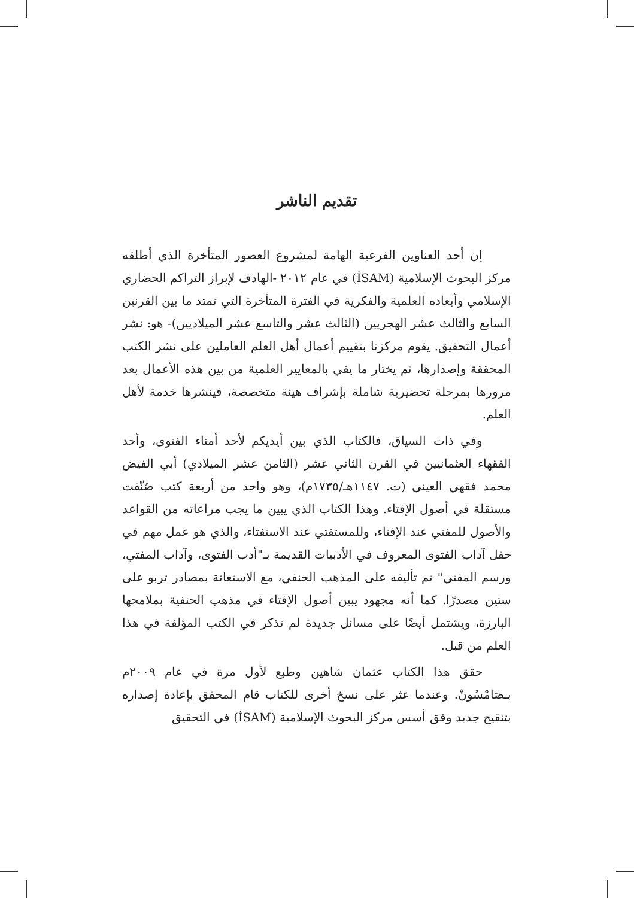تقديم الناشر
إن أحد العناوين الفرعية الهامة لمشروع العصور المتأخرة الذي أطلقه مركز البحوث الإسلامية (İSAM) في عام ٢٠١٢ -الهادف لإبراز التراكم الحضاري الإسلامي وأبعاده العلمية والفكرية في الفترة المتأخرة التي تمتد ما بين القرنين السابع والثالث عشر الهجريين (الثالث عشر والتاسع عشر الميلاديين)- هو: نشر أعمال التحقيق. يقوم مركزنا بتقييم أعمال أهل العلم العاملين على نشر الكتب المحققة وإصدارها، ثم يختار ما يفي بالمعايير العلمية من بين هذه الأعمال بعد مرورها بمرحلة تحضيرية شاملة بإشراف هيئة متخصصة، فينشرها خدمة لأهل العلم.
وفي ذات السياق، فالكتاب الذي بين أيديكم لأحد أمناء الفتوى، وأحد الفقهاء العثمانيين في القرن الثاني عشر (الثامن عشر الميلادي) أبي الفيض محمد فقهي العيني (ت. ١١٤٧هـ/١٧٣٥م)، وهو واحد من أربعة كتب صُنّفت مستقلة في أصول الإفتاء. وهذا الكتاب الذي يبين ما يجب مراعاته من القواعد والأصول للمفتي عند الإفتاء، وللمستفتي عند الاستفتاء، والذي هو عمل مهم في حقل آداب الفتوى المعروف في الأدبيات القديمة بـ"أدب الفتوى، وآداب المفتي، ورسم المفتي" تم تأليفه على المذهب الحنفي، مع الاستعانة بمصادر تربو على ستين مصدرًا. كما أنه مجهود يبين أصول الإفتاء في مذهب الحنفية بملامحها البارزة، ويشتمل أيضًا على مسائل جديدة لم تذكر في الكتب المؤلفة في هذا العلم من قبل.
حقق هذا الكتاب عثمان شاهين وطبع لأول مرة في عام ٢٠٠٩م بـصَامْسُونْ. وعندما عثر على نسخ أخرى للكتاب قام المحقق بإعادة إصداره بتنقيح جديد وفق أسس مركز البحوث الإسلامية (İSAM) في التحقيق